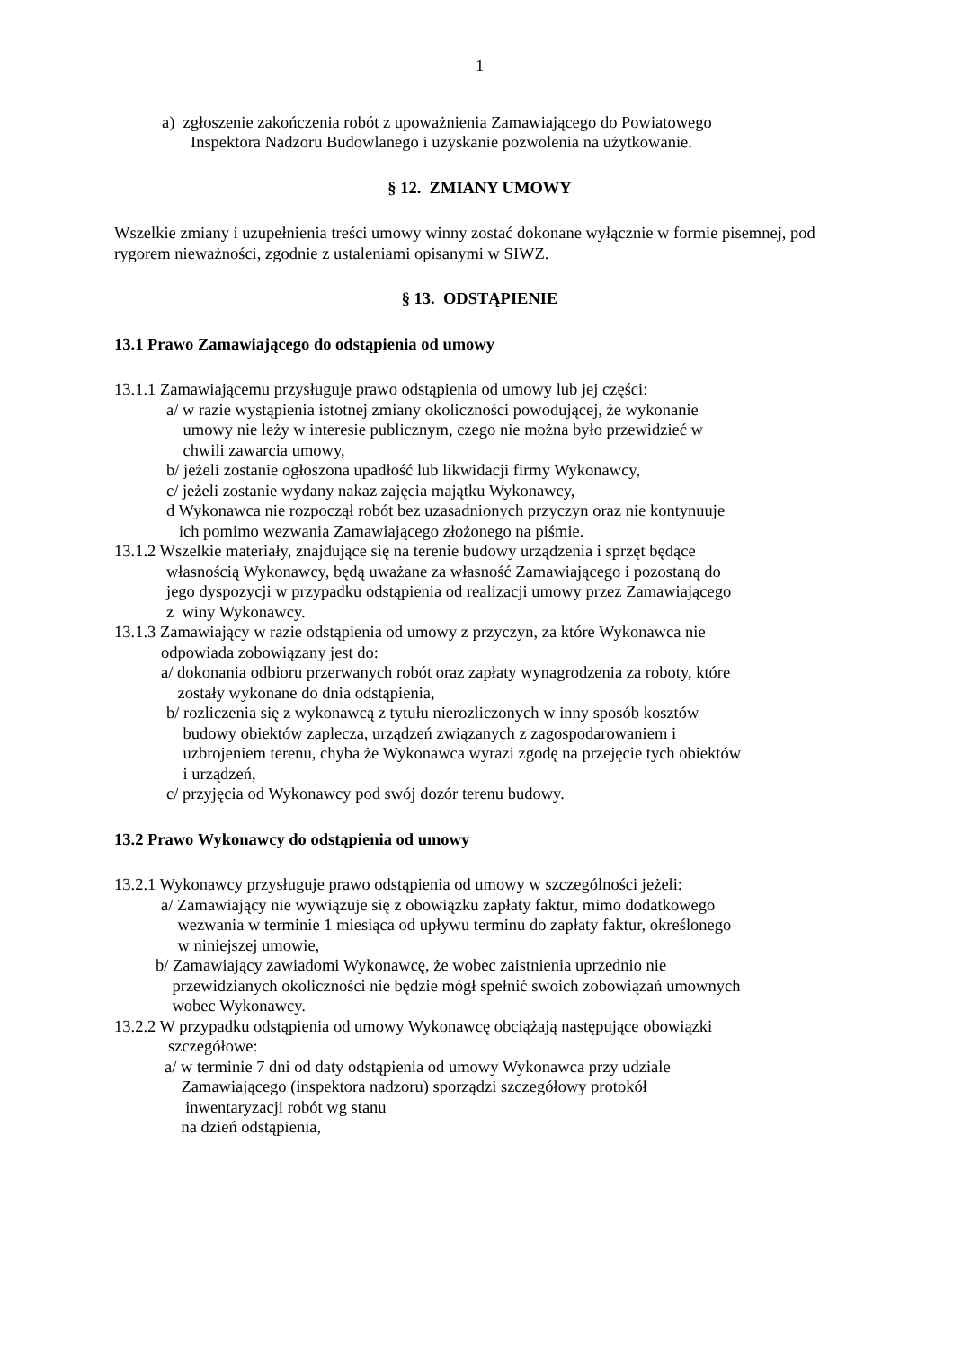1
a) zgłoszenie zakończenia robót z upoważnienia Zamawiającego do Powiatowego
Inspektora Nadzoru Budowlanego i uzyskanie pozwolenia na użytkowanie.
§ 12. ZMIANY UMOWY
Wszelkie zmiany i uzupełnienia treści umowy winny zostać dokonane wyłącznie w formie pisemnej, pod rygorem nieważności, zgodnie z ustaleniami opisanymi w SIWZ.
§ 13. ODSTĄPIENIE
13.1 Prawo Zamawiającego do odstąpienia od umowy
13.1.1 Zamawiającemu przysługuje prawo odstąpienia od umowy lub jej części:
a/ w razie wystąpienia istotnej zmiany okoliczności powodującej, że wykonanie
umowy nie leży w interesie publicznym, czego nie można było przewidzieć w
chwili zawarcia umowy,
b/ jeżeli zostanie ogłoszona upadłość lub likwidacji firmy Wykonawcy,
c/ jeżeli zostanie wydany nakaz zajęcia majątku Wykonawcy,
d Wykonawca nie rozpoczął robót bez uzasadnionych przyczyn oraz nie kontynuuje
ich pomimo wezwania Zamawiającego złożonego na piśmie.
13.1.2 Wszelkie materiały, znajdujące się na terenie budowy urządzenia i sprzęt będące
własnością Wykonawcy, będą uważane za własność Zamawiającego i pozostaną do
jego dyspozycji w przypadku odstąpienia od realizacji umowy przez Zamawiającego
z winy Wykonawcy.
13.1.3 Zamawiający w razie odstąpienia od umowy z przyczyn, za które Wykonawca nie
odpowiada zobowiązany jest do:
a/ dokonania odbioru przerwanych robót oraz zapłaty wynagrodzenia za roboty, które
zostały wykonane do dnia odstąpienia,
b/ rozliczenia się z wykonawcą z tytułu nierozliczonych w inny sposób kosztów
budowy obiektów zaplecza, urządzeń związanych z zagospodarowaniem i
uzbrojeniem terenu, chyba że Wykonawca wyrazi zgodę na przejęcie tych obiektów
i urządzeń,
c/ przyjęcia od Wykonawcy pod swój dozór terenu budowy.
13.2 Prawo Wykonawcy do odstąpienia od umowy
13.2.1 Wykonawcy przysługuje prawo odstąpienia od umowy w szczególności jeżeli:
a/ Zamawiający nie wywiązuje się z obowiązku zapłaty faktur, mimo dodatkowego
wezwania w terminie 1 miesiąca od upływu terminu do zapłaty faktur, określonego
w niniejszej umowie,
b/ Zamawiający zawiadomi Wykonawcę, że wobec zaistnienia uprzednio nie
przewidzianych okoliczności nie będzie mógł spełnić swoich zobowiązań umownych
wobec Wykonawcy.
13.2.2 W przypadku odstąpienia od umowy Wykonawcę obciążają następujące obowiązki
szczegółowe:
a/ w terminie 7 dni od daty odstąpienia od umowy Wykonawca przy udziale
Zamawiającego (inspektora nadzoru) sporządzi szczegółowy protokół
inwentaryzacji robót wg stanu
na dzień odstąpienia,